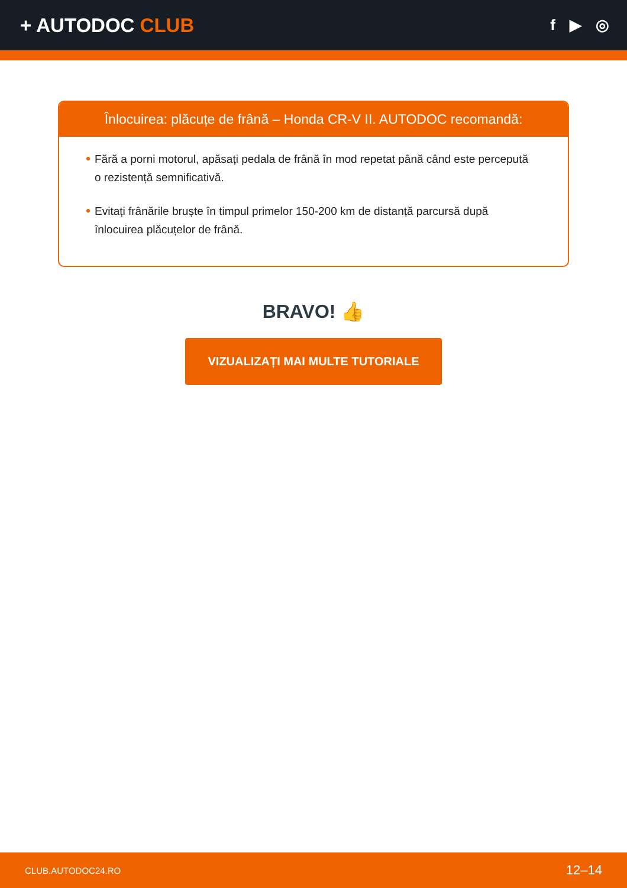+ AUTODOC CLUB
f ▶ ◎
Înlocuirea: plăcuțe de frână – Honda CR-V II. AUTODOC recomandă:
Fără a porni motorul, apăsați pedala de frână în mod repetat până când este percepută o rezistență semnificativă.
Evitați frânările bruște în timpul primelor 150-200 km de distanță parcursă după înlocuirea plăcuțelor de frână.
BRAVO! 👍
VIZUALIZAȚI MAI MULTE TUTORIALE
CLUB.AUTODOC24.RO 12–14